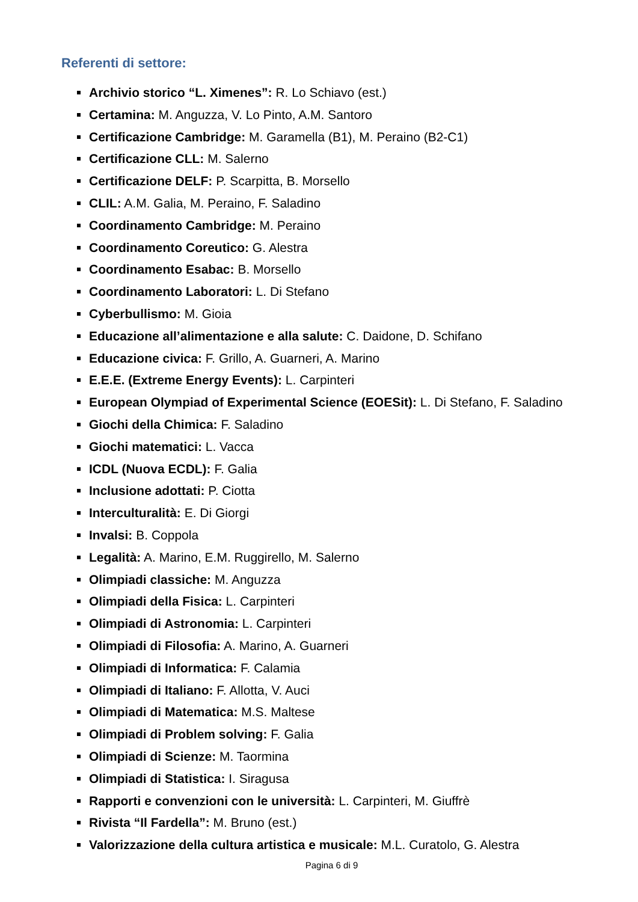Referenti di settore:
Archivio storico “L. Ximenes”: R. Lo Schiavo (est.)
Certamina: M. Anguzza, V. Lo Pinto, A.M. Santoro
Certificazione Cambridge: M. Garamella (B1), M. Peraino (B2-C1)
Certificazione CLL: M. Salerno
Certificazione DELF: P. Scarpitta, B. Morsello
CLIL: A.M. Galia, M. Peraino, F. Saladino
Coordinamento Cambridge: M. Peraino
Coordinamento Coreutico: G. Alestra
Coordinamento Esabac: B. Morsello
Coordinamento Laboratori: L. Di Stefano
Cyberbullismo: M. Gioia
Educazione all’alimentazione e alla salute: C. Daidone, D. Schifano
Educazione civica: F. Grillo, A. Guarneri, A. Marino
E.E.E. (Extreme Energy Events): L. Carpinteri
European Olympiad of Experimental Science (EOESit): L. Di Stefano, F. Saladino
Giochi della Chimica: F. Saladino
Giochi matematici: L. Vacca
ICDL (Nuova ECDL): F. Galia
Inclusione adottati: P. Ciotta
Interculturalità: E. Di Giorgi
Invalsi: B. Coppola
Legalità: A. Marino, E.M. Ruggirello, M. Salerno
Olimpiadi classiche: M. Anguzza
Olimpiadi della Fisica: L. Carpinteri
Olimpiadi di Astronomia: L. Carpinteri
Olimpiadi di Filosofia: A. Marino, A. Guarneri
Olimpiadi di Informatica: F. Calamia
Olimpiadi di Italiano: F. Allotta, V. Auci
Olimpiadi di Matematica: M.S. Maltese
Olimpiadi di Problem solving: F. Galia
Olimpiadi di Scienze: M. Taormina
Olimpiadi di Statistica: I. Siragusa
Rapporti e convenzioni con le università: L. Carpinteri, M. Giuffrè
Rivista “Il Fardella”: M. Bruno (est.)
Valorizzazione della cultura artistica e musicale: M.L. Curatolo, G. Alestra
Pagina 6 di 9